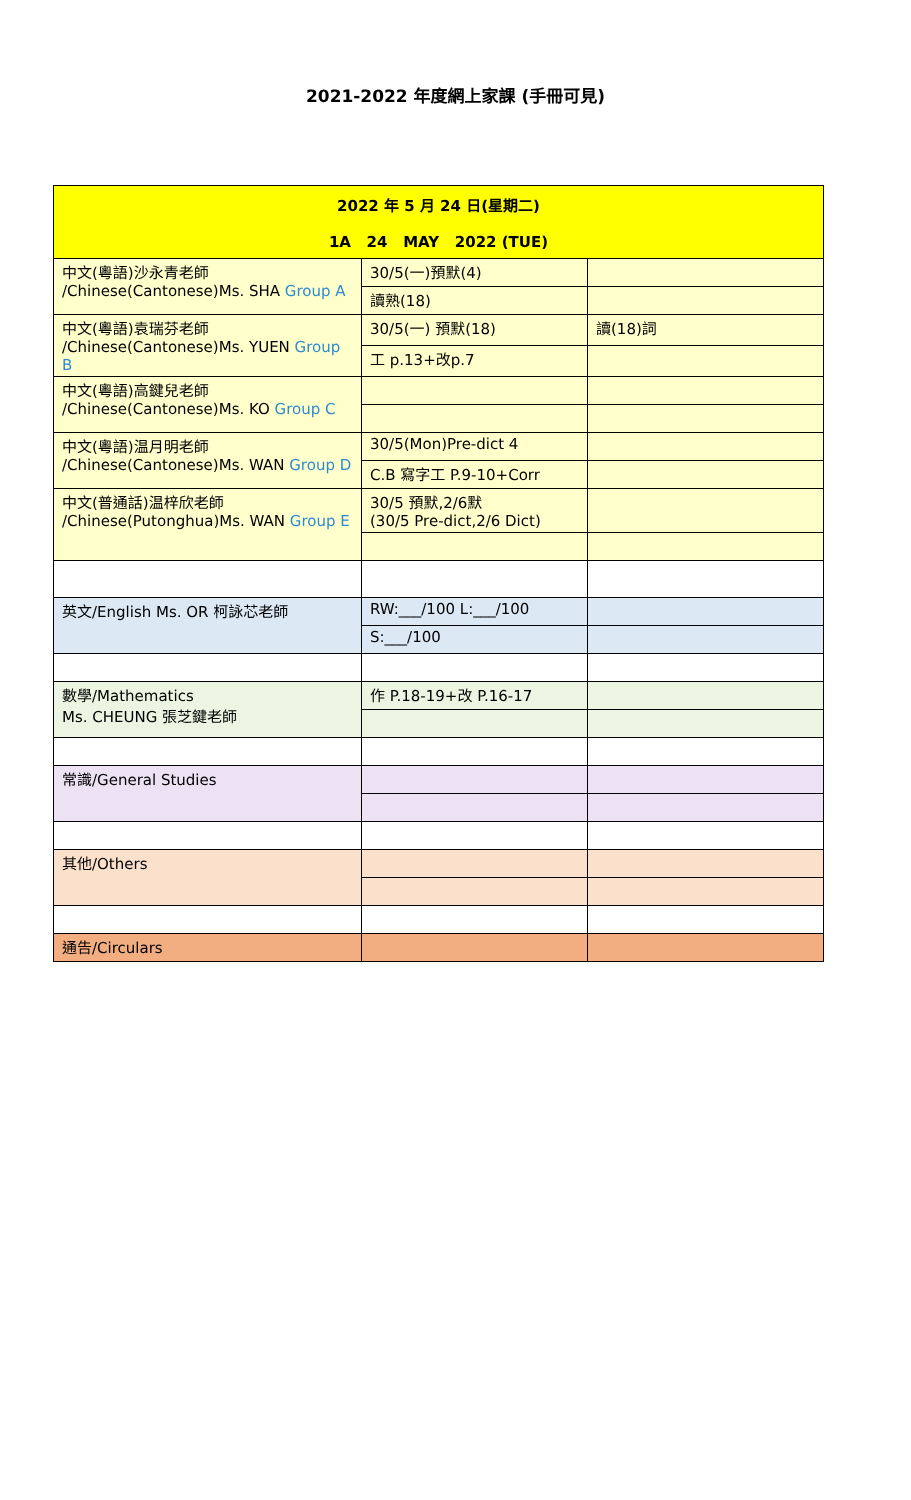2021-2022 年度網上家課 (手冊可見)
| 2022 年 5 月 24 日(星期二) 1A 24 MAY 2022 (TUE) | | |
| --- | --- | --- |
| 中文(粵語)沙永青老師 /Chinese(Cantonese)Ms. SHA Group A | 30/5(一)預默(4) | |
| | 讀熟(18) | |
| 中文(粵語)袁瑞芬老師 /Chinese(Cantonese)Ms. YUEN Group B | 30/5(一) 預默(18) | 讀(18)詞 |
| | 工 p.13+改p.7 | |
| 中文(粵語)高鍵兒老師 /Chinese(Cantonese)Ms. KO Group C | | |
| 中文(粵語)温月明老師 /Chinese(Cantonese)Ms. WAN Group D | 30/5(Mon)Pre-dict 4 | |
| | C.B 寫字工 P.9-10+Corr | |
| 中文(普通話)温梓欣老師 /Chinese(Putonghua)Ms. WAN Group E | 30/5 預默,2/6默 (30/5 Pre-dict,2/6 Dict) | |
| 英文/English Ms. OR 柯詠芯老師 | RW:___/100 L:___/100 | |
| | S:___/100 | |
| 數學/Mathematics Ms. CHEUNG 張芝鍵老師 | 作 P.18-19+改 P.16-17 | |
| 常識/General Studies | | |
| 其他/Others | | |
| 通告/Circulars | | |